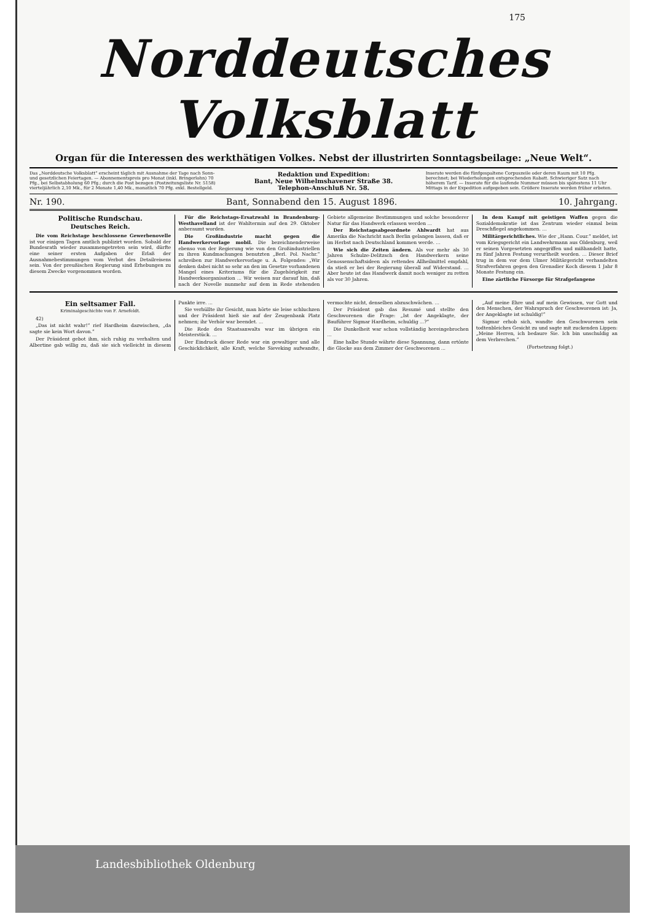175
Norddeutsches Volksblatt
Organ für die Interessen des werkthätigen Volkes. Nebst der illustrirten Sonntagsbeilage: „Neue Welt“.
Das „Norddeutsche Volksblatt“ erscheint täglich mit Ausnahme der Tage nach Sonn- und gesetzlichen Feiertagen. — Abonnementspreis pro Monat (inkl. Bringerlohn) 70 Pfg., bei Selbstabholung 60 Pfg.; durch die Post bezogen (Postzeitungsliste Nr. 5158) vierteljährlich 2,10 Mk., für 2 Monate 1,40 Mk., monatlich 70 Pfg. exkl. Bestellgeld.
Redaktion und Expedition:
Bant, Neue Wilhelmshavener Straße 38.
Telephon-Anschluß Nr. 58.
Inserate werden die fünfgespaltene Corpuszeile oder deren Raum mit 10 Pfg. berechnet; bei Wiederholungen entsprechenden Rabatt. Schwieriger Satz nach höherem Tarif. — Inserate für die laufende Nummer müssen bis spätestens 11 Uhr Mittags in der Expedition aufgegeben sein. Größere Inserate werden früher erbeten.
Nr. 190. Bant, Sonnabend den 15. August 1896. 10. Jahrgang.
Politische Rundschau.
Deutsches Reich.
Die vom Reichstage beschlossene Gewerbenovelle ist vor einigen Tagen amtlich publizirt worden. Sobald der Bundesrath wieder zusammengetreten sein wird, dürfte eine seiner ersten Aufgaben der Erlaß der Ausnahmebestimmungen vom Verbot des Detailreisens sein. Von der preußischen Regierung sind Erhebungen zu diesem Zwecke vorgenommen worden.
Für die Reichstags-Ersatzwahl in Brandenburg-Westhavelland ist der Wahltermin auf den 29. Oktober anberaumt worden.
Die Großindustrie macht gegen die Handwerkervorlage mobil. Die bezeichnenderweise ebenso von der Regierung wie von den Großindustriellen zu ihren Kundmachungen benutzten „Berl. Pol. Nachr.“ schreiben zur Handwerkervorlage u. A. Folgendes: „Wir denken dabei nicht so sehr an den im Gesetze vorhandenen Mangel eines Kriteriums für die Zugehörigkeit zur Handwerksorganisation ... Wir weisen nur darauf hin, daß nach der Novelle nunmehr auf dem in Rede stehenden Gebiete allgemeine Bestimmungen und solche besonderer Natur für das Handwerk erlassen werden ...
Der Reichstagsabgeordnete Ahlwardt hat aus Amerika die Nachricht nach Berlin gelangen lassen, daß er im Herbst nach Deutschland kommen werde. ...
Wie sich die Zeiten ändern. Als vor mehr als 30 Jahren Schulze-Delitzsch den Handwerkern seine Genossenschaftsideen als rettendes Allheilmittel empfahl, da stieß er bei der Regierung überall auf Widerstand. ... Aber heute ist das Handwerk damit noch weniger zu retten als vor 30 Jahren.
In dem Kampf mit geistigen Waffen gegen die Sozialdemokratie ist das Zentrum wieder einmal beim Dreschflegel angekommen. ...
Militärgerichtliches. Wie der „Hann. Cour.“ meldet, ist vom Kriegsgericht ein Landwehrmann aus Oldenburg, weil er seinen Vorgesetzten angegriffen und mißhandelt hatte, zu fünf Jahren Festung verurtheilt worden. ... Dieser Brief trug in dem vor dem Ulmer Militärgericht verhandelten Strafverfahren gegen den Grenadier Koch diesem 1 Jahr 8 Monate Festung ein.
Eine zärtliche Fürsorge für Strafgefangene
Ein seltsamer Fall.
Kriminalgeschichte von F. Arnefeldt.
42)
„Das ist nicht wahr!“ rief Hardheim dazwischen, „da sagte sie kein Wort davon.“
Der Präsident gebot ihm, sich ruhig zu verhalten und Albertine gab willig zu, daß sie sich vielleicht in diesem Punkte irre. ...
Sie verhüllte ihr Gesicht, man hörte sie leise schluchzen und der Präsident hieß sie auf der Zeugenbank Platz nehmen; ihr Verhör war beendet. ...
Die Rede des Staatsanwalts war im übrigen ein Meisterstück. ...
Der Eindruck dieser Rede war ein gewaltiger und alle Geschicklichkeit, alle Kraft, welche Sieveking aufwandte, vermochte nicht, denselben abzuschwächen. ...
Der Präsident gab das Resumé und stellte den Geschworenen die Frage: „Ist der Angeklagte, der Bauführer Sigmar Hardheim, schuldig ...?“
Die Dunkelheit war schon vollständig hereingebrochen ...
Eine halbe Stunde währte diese Spannung, dann ertönte die Glocke aus dem Zimmer der Geschworenen ...
„Auf meine Ehre und auf mein Gewissen, vor Gott und den Menschen, der Wahrspruch der Geschworenen ist: Ja, der Angeklagte ist schuldig!“
Sigmar erhob sich, wandte den Geschworenen sein todtenbleiches Gesicht zu und sagte mit zuckenden Lippen: „Meine Herren, ich bedaure Sie. Ich bin unschuldig an dem Verbrechen.“
(Fortsetzung folgt.)
Landesbibliothek Oldenburg